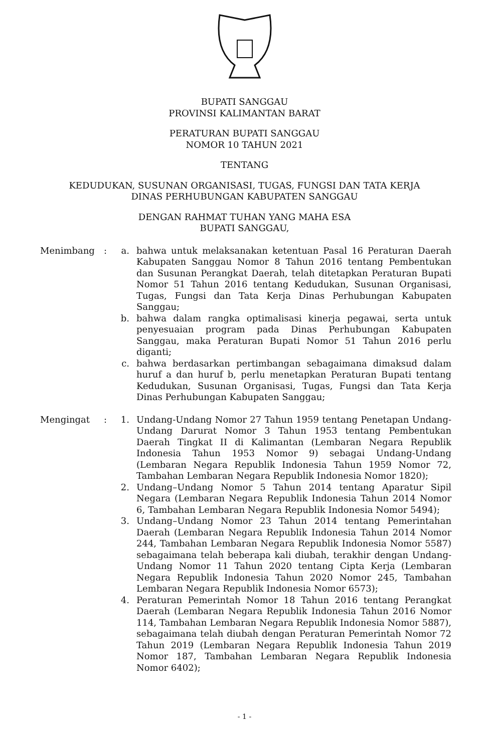BUPATI SANGGAU
PROVINSI KALIMANTAN BARAT
PERATURAN BUPATI SANGGAU
NOMOR 10 TAHUN 2021
TENTANG
KEDUDUKAN, SUSUNAN ORGANISASI, TUGAS, FUNGSI DAN TATA KERJA
DINAS PERHUBUNGAN KABUPATEN SANGGAU
DENGAN RAHMAT TUHAN YANG MAHA ESA
BUPATI SANGGAU,
| Menimbang | : | a. | bahwa untuk melaksanakan ketentuan Pasal 16 Peraturan Daerah Kabupaten Sanggau Nomor 8 Tahun 2016 tentang Pembentukan dan Susunan Perangkat Daerah, telah ditetapkan Peraturan Bupati Nomor 51 Tahun 2016 tentang Kedudukan, Susunan Organisasi, Tugas, Fungsi dan Tata Kerja Dinas Perhubungan Kabupaten Sanggau; |
| | | b. | bahwa dalam rangka optimalisasi kinerja pegawai, serta untuk penyesuaian program pada Dinas Perhubungan Kabupaten Sanggau, maka Peraturan Bupati Nomor 51 Tahun 2016 perlu diganti; |
| | | c. | bahwa berdasarkan pertimbangan sebagaimana dimaksud dalam huruf a dan huruf b, perlu menetapkan Peraturan Bupati tentang Kedudukan, Susunan Organisasi, Tugas, Fungsi dan Tata Kerja Dinas Perhubungan Kabupaten Sanggau; |
| Mengingat | : | 1. | Undang-Undang Nomor 27 Tahun 1959 tentang Penetapan Undang-Undang Darurat Nomor 3 Tahun 1953 tentang Pembentukan Daerah Tingkat II di Kalimantan (Lembaran Negara Republik Indonesia Tahun 1953 Nomor 9) sebagai Undang-Undang (Lembaran Negara Republik Indonesia Tahun 1959 Nomor 72, Tambahan Lembaran Negara Republik Indonesia Nomor 1820); |
| | | 2. | Undang–Undang Nomor 5 Tahun 2014 tentang Aparatur Sipil Negara (Lembaran Negara Republik Indonesia Tahun 2014 Nomor 6, Tambahan Lembaran Negara Republik Indonesia Nomor 5494); |
| | | 3. | Undang–Undang Nomor 23 Tahun 2014 tentang Pemerintahan Daerah (Lembaran Negara Republik Indonesia Tahun 2014 Nomor 244, Tambahan Lembaran Negara Republik Indonesia Nomor 5587) sebagaimana telah beberapa kali diubah, terakhir dengan Undang-Undang Nomor 11 Tahun 2020 tentang Cipta Kerja (Lembaran Negara Republik Indonesia Tahun 2020 Nomor 245, Tambahan Lembaran Negara Republik Indonesia Nomor 6573); |
| | | 4. | Peraturan Pemerintah Nomor 18 Tahun 2016 tentang Perangkat Daerah (Lembaran Negara Republik Indonesia Tahun 2016 Nomor 114, Tambahan Lembaran Negara Republik Indonesia Nomor 5887), sebagaimana telah diubah dengan Peraturan Pemerintah Nomor 72 Tahun 2019 (Lembaran Negara Republik Indonesia Tahun 2019 Nomor 187, Tambahan Lembaran Negara Republik Indonesia Nomor 6402); |
- 1 -